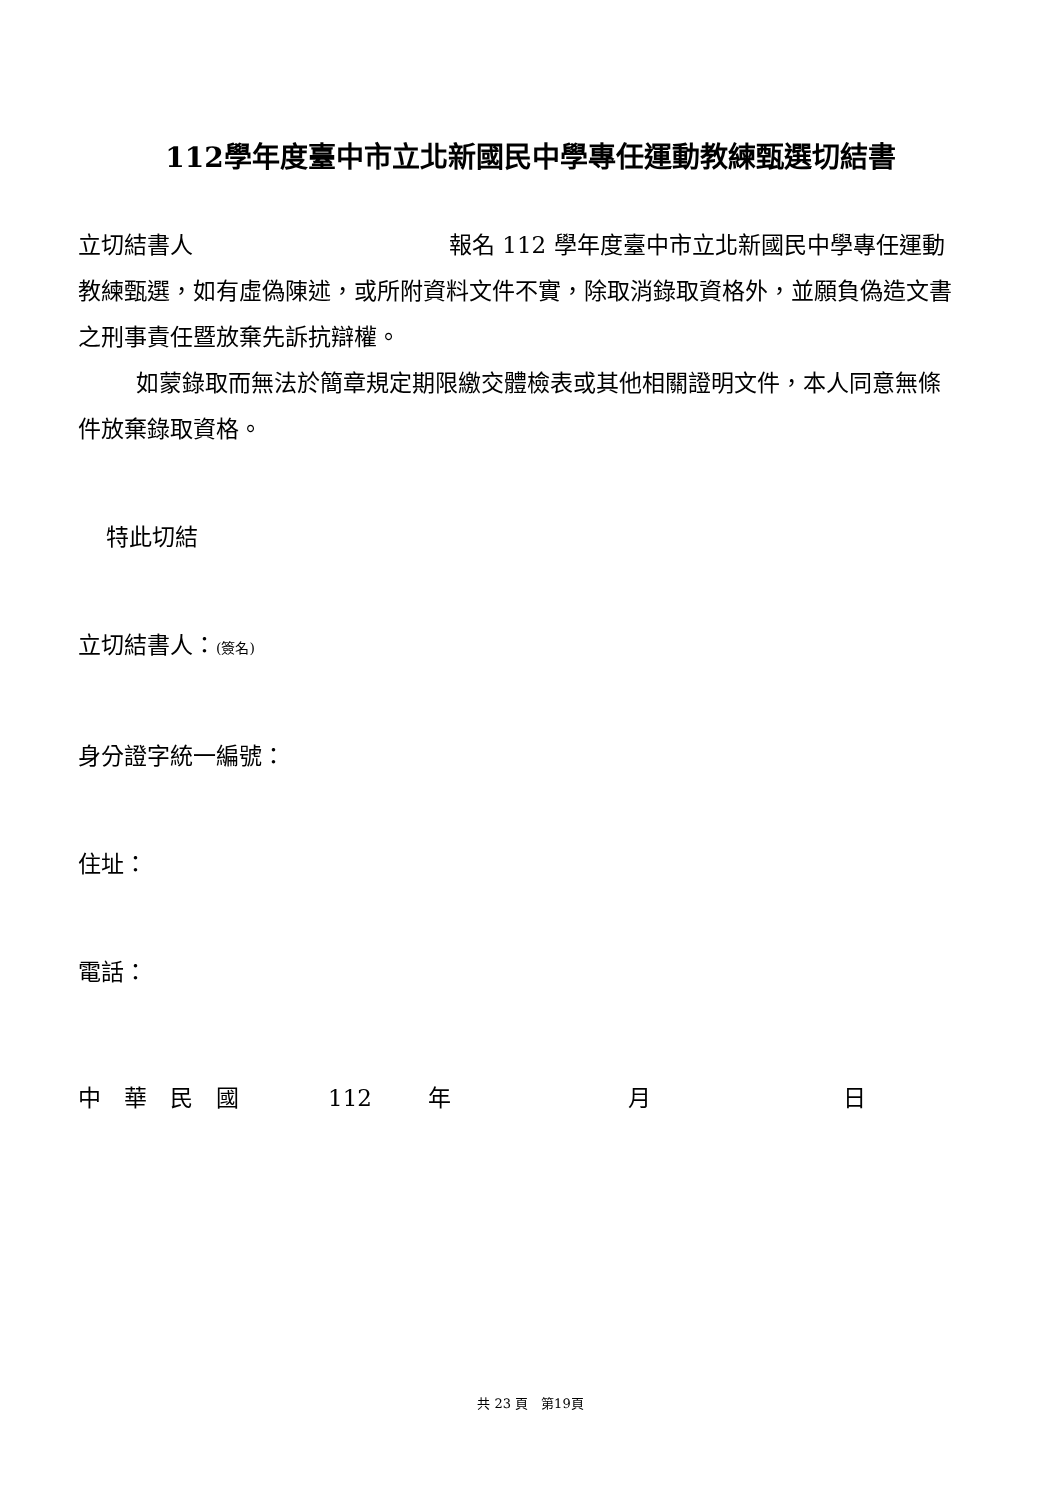112學年度臺中市立北新國民中學專任運動教練甄選切結書
立切結書人 報名 112 學年度臺中市立北新國民中學專任運動教練甄選，如有虛偽陳述，或所附資料文件不實，除取消錄取資格外，並願負偽造文書之刑事責任暨放棄先訴抗辯權。
如蒙錄取而無法於簡章規定期限繳交體檢表或其他相關證明文件，本人同意無條件放棄錄取資格。
特此切結
立切結書人：(簽名)
身分證字統一編號：
住址：
電話：
中　華　民　國 112 年 月 日
共 23 頁　第19頁